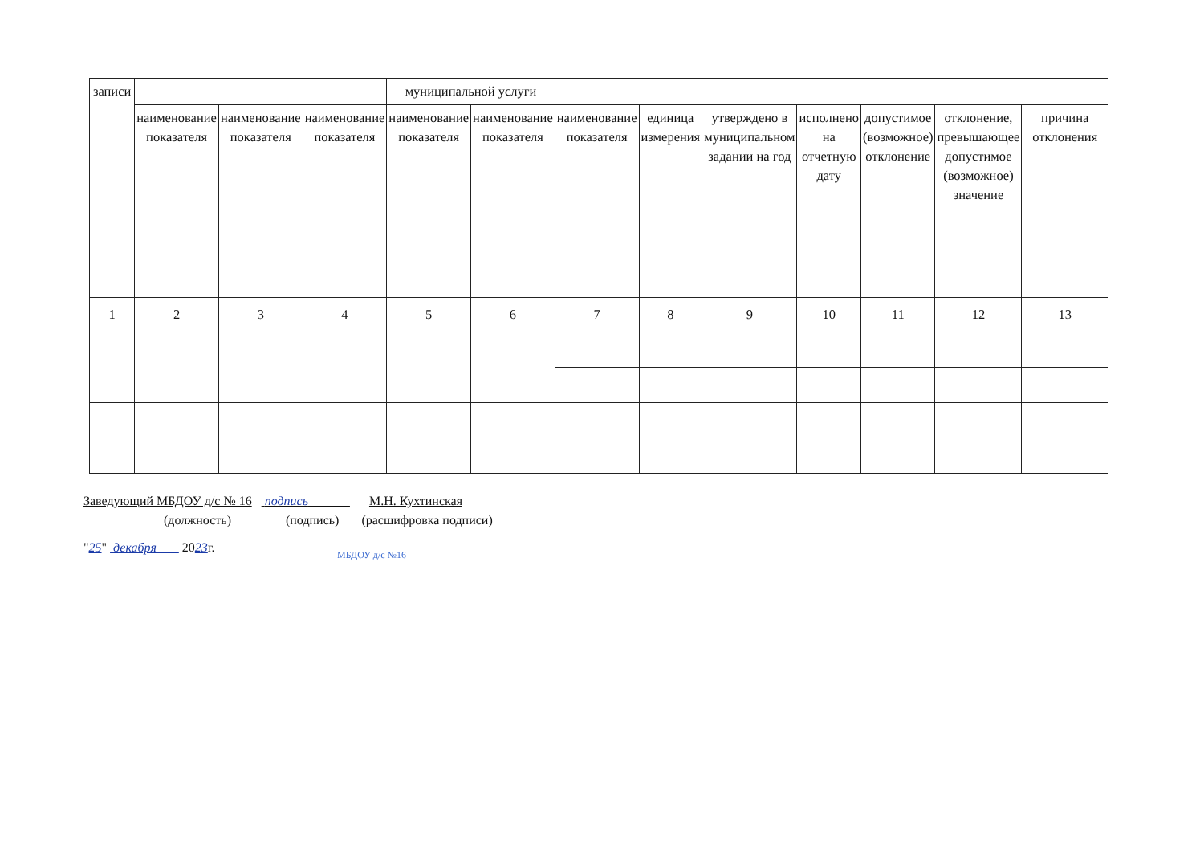| записи | | | | муниципальной услуги | | | | | | | | |
| | наименование показателя | наименование показателя | наименование показателя | наименование показателя | наименование показателя | наименование показателя | единица измерения | утверждено в муниципальном задании на год | исполнено на отчетную дату | допустимое (возможное) отклонение | отклонение, превышающее допустимое (возможное) значение | причина отклонения |
| 1 | 2 | 3 | 4 | 5 | 6 | 7 | 8 | 9 | 10 | 11 | 12 | 13 |
Заведующий МБДОУ д/с № 16 подпись М.Н. Кухтинская
(должность) (подпись) (расшифровка подписи)
"25" декабря 2023г.
МБДОУ д/с №16